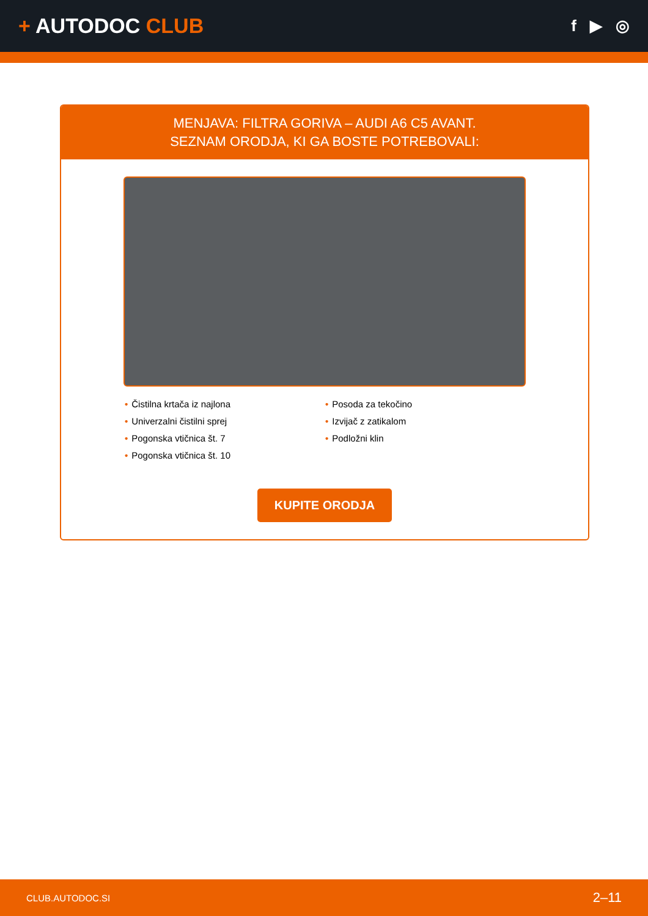+ AUTODOC CLUB
f ▶ ◎
MENJAVA: FILTRA GORIVA – AUDI A6 C5 AVANT.
SEZNAM ORODJA, KI GA BOSTE POTREBOVALI:
• Čistilna krtača iz najlona
• Univerzalni čistilni sprej
• Pogonska vtičnica št. 7
• Pogonska vtičnica št. 10
• Posoda za tekočino
• Izvijač z zatikalom
• Podložni klin
KUPITE ORODJA
CLUB.AUTODOC.SI 2–11